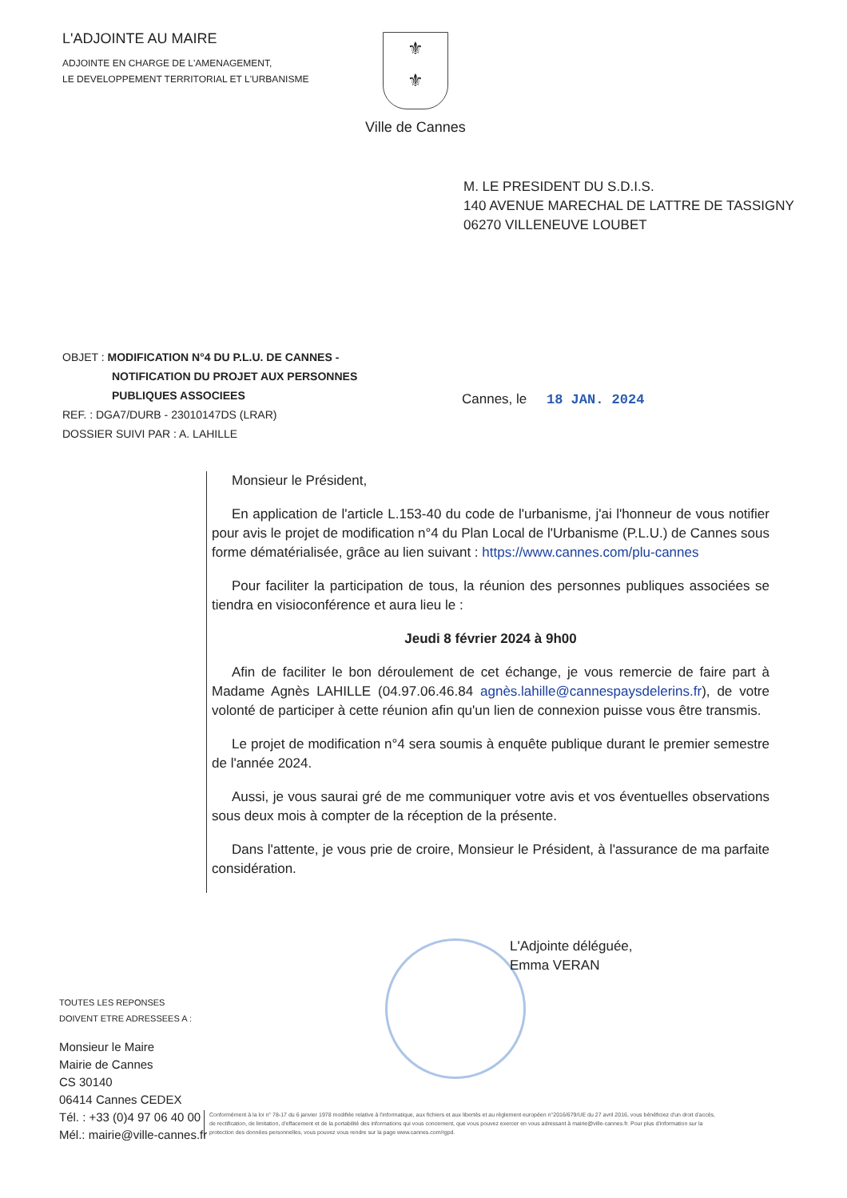L'ADJOINTE AU MAIRE
ADJOINTE EN CHARGE DE L'AMENAGEMENT,
LE DEVELOPPEMENT TERRITORIAL ET L'URBANISME
⚜
⚜
Ville de Cannes
M. LE PRESIDENT DU S.D.I.S.
140 AVENUE MARECHAL DE LATTRE DE TASSIGNY
06270 VILLENEUVE LOUBET
OBJET : MODIFICATION N°4 DU P.L.U. DE CANNES -
NOTIFICATION DU PROJET AUX PERSONNES
PUBLIQUES ASSOCIEES
REF. : DGA7/DURB - 23010147DS (LRAR)
DOSSIER SUIVI PAR : A. LAHILLE
Cannes, le 18 JAN. 2024
Monsieur le Président,
En application de l'article L.153-40 du code de l'urbanisme, j'ai l'honneur de vous notifier pour avis le projet de modification n°4 du Plan Local de l'Urbanisme (P.L.U.) de Cannes sous forme dématérialisée, grâce au lien suivant : https://www.cannes.com/plu-cannes
Pour faciliter la participation de tous, la réunion des personnes publiques associées se tiendra en visioconférence et aura lieu le :
Jeudi 8 février 2024 à 9h00
Afin de faciliter le bon déroulement de cet échange, je vous remercie de faire part à Madame Agnès LAHILLE (04.97.06.46.84 agnès.lahille@cannespaysdelerins.fr), de votre volonté de participer à cette réunion afin qu'un lien de connexion puisse vous être transmis.
Le projet de modification n°4 sera soumis à enquête publique durant le premier semestre de l'année 2024.
Aussi, je vous saurai gré de me communiquer votre avis et vos éventuelles observations sous deux mois à compter de la réception de la présente.
Dans l'attente, je vous prie de croire, Monsieur le Président, à l'assurance de ma parfaite considération.
L'Adjointe déléguée,
Emma VERAN
TOUTES LES REPONSES
DOIVENT ETRE ADRESSEES A :
Monsieur le Maire
Mairie de Cannes
CS 30140
06414 Cannes CEDEX
Tél. : +33 (0)4 97 06 40 00
Mél.: mairie@ville-cannes.fr
Conformément à la loi n° 78-17 du 6 janvier 1978 modifiée relative à l'informatique, aux fichiers et aux libertés et au règlement européen n°2016/679/UE du 27 avril 2016, vous bénéficiez d'un droit d'accès, de rectification, de limitation, d'effacement et de la portabilité des informations qui vous concernent, que vous pouvez exercer en vous adressant à mairie@ville-cannes.fr. Pour plus d'information sur la protection des données personnelles, vous pouvez vous rendre sur la page www.cannes.com/rgpd.